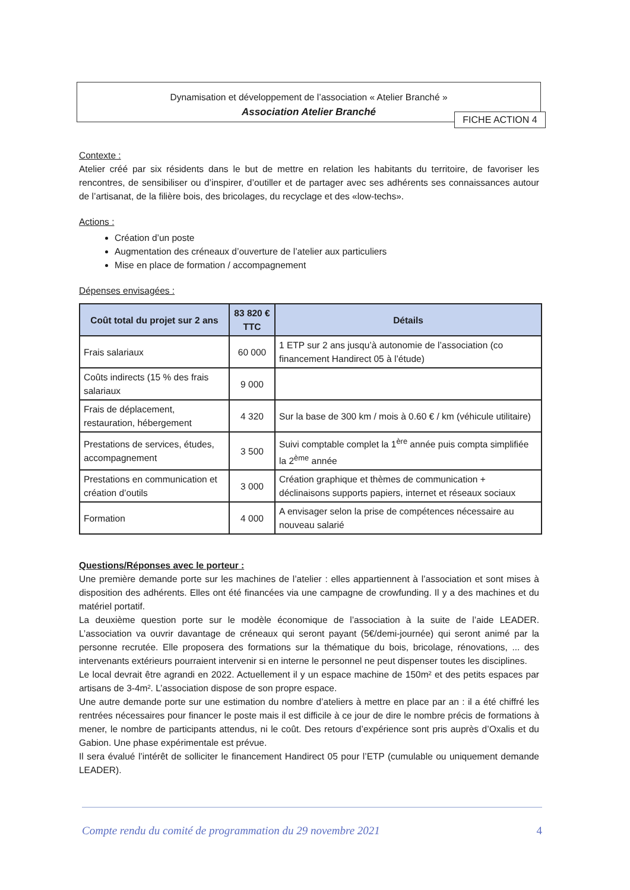Dynamisation et développement de l’association « Atelier Branché »
Association Atelier Branché
FICHE ACTION 4
Contexte :
Atelier créé par six résidents dans le but de mettre en relation les habitants du territoire, de favoriser les rencontres, de sensibiliser ou d’inspirer, d’outiller et de partager avec ses adhérents ses connaissances autour de l’artisanat, de la filière bois, des bricolages, du recyclage et des «low-techs».
Actions :
Création d’un poste
Augmentation des créneaux d’ouverture de l’atelier aux particuliers
Mise en place de formation / accompagnement
Dépenses envisagées :
| Coût total du projet sur 2 ans | 83 820 € TTC | Détails |
| --- | --- | --- |
| Frais salariaux | 60 000 | 1 ETP sur 2 ans jusqu’à autonomie de l’association (co financement Handirect 05 à l’étude) |
| Coûts indirects (15 % des frais salariaux | 9 000 | |
| Frais de déplacement, restauration, hébergement | 4 320 | Sur la base de 300 km / mois à 0.60 € / km (véhicule utilitaire) |
| Prestations de services, études, accompagnement | 3 500 | Suivi comptable complet la 1<sup>ère</sup> année puis compta simplifiée la 2<sup>ème</sup> année |
| Prestations en communication et création d’outils | 3 000 | Création graphique et thèmes de communication + déclinaisons supports papiers, internet et réseaux sociaux |
| Formation | 4 000 | A envisager selon la prise de compétences nécessaire au nouveau salarié |
Questions/Réponses avec le porteur :
Une première demande porte sur les machines de l’atelier : elles appartiennent à l’association et sont mises à disposition des adhérents. Elles ont été financées via une campagne de crowfunding. Il y a des machines et du matériel portatif.
La deuxième question porte sur le modèle économique de l’association à la suite de l’aide LEADER. L’association va ouvrir davantage de créneaux qui seront payant (5€/demi-journée) qui seront animé par la personne recrutée. Elle proposera des formations sur la thématique du bois, bricolage, rénovations, ... des intervenants extérieurs pourraient intervenir si en interne le personnel ne peut dispenser toutes les disciplines.
Le local devrait être agrandi en 2022. Actuellement il y un espace machine de 150m² et des petits espaces par artisans de 3-4m². L’association dispose de son propre espace.
Une autre demande porte sur une estimation du nombre d’ateliers à mettre en place par an : il a été chiffré les rentrées nécessaires pour financer le poste mais il est difficile à ce jour de dire le nombre précis de formations à mener, le nombre de participants attendus, ni le coût. Des retours d’expérience sont pris auprès d’Oxalis et du Gabion. Une phase expérimentale est prévue.
Il sera évalué l’intérêt de solliciter le financement Handirect 05 pour l’ETP (cumulable ou uniquement demande LEADER).
Compte rendu du comité de programmation du 29 novembre 2021 4